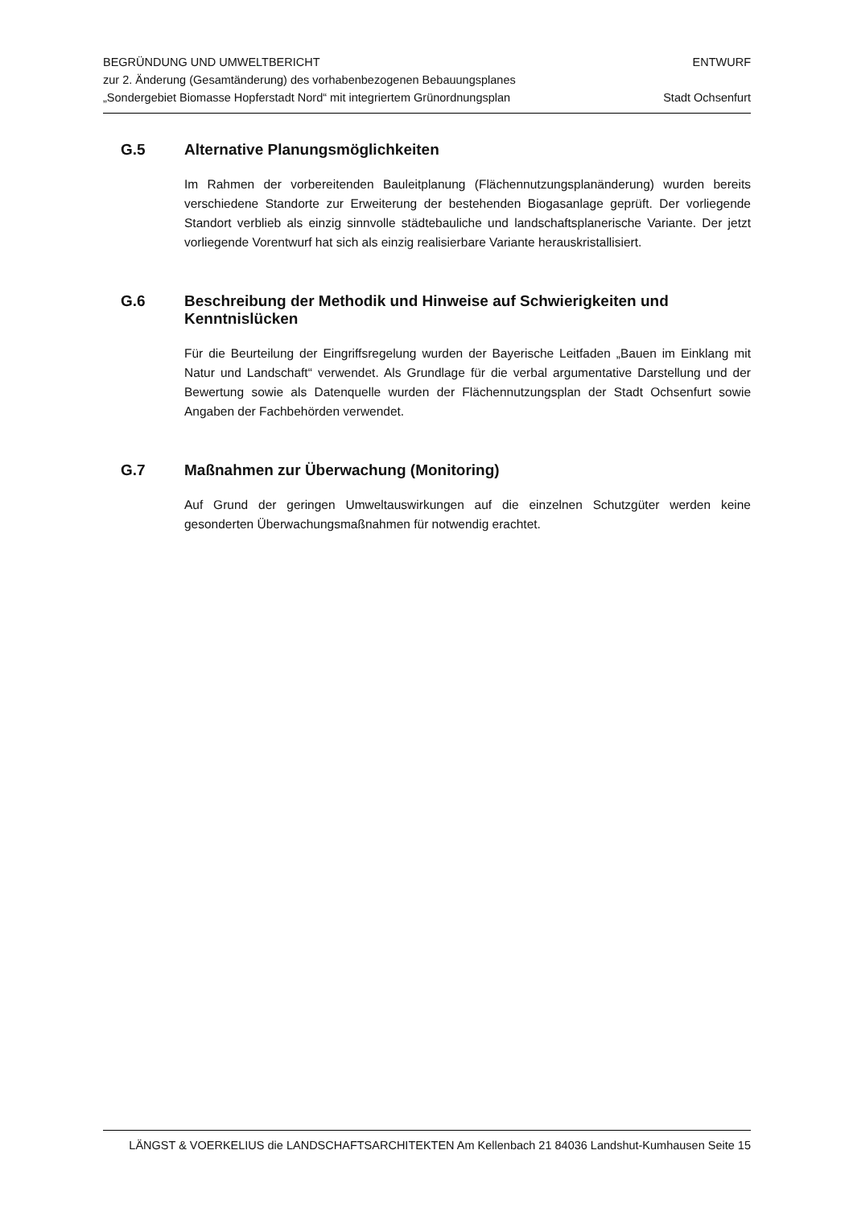BEGRÜNDUNG UND UMWELTBERICHT
zur 2. Änderung (Gesamtänderung) des vorhabenbezogenen Bebauungsplanes
„Sondergebiet Biomasse Hopferstadt Nord“ mit integriertem Grünordnungsplan
ENTWURF
Stadt Ochsenfurt
G.5 Alternative Planungsmöglichkeiten
Im Rahmen der vorbereitenden Bauleitplanung (Flächennutzungsplanänderung) wurden bereits verschiedene Standorte zur Erweiterung der bestehenden Biogasanlage geprüft. Der vorliegende Standort verblieb als einzig sinnvolle städtebauliche und landschaftsplanerische Variante. Der jetzt vorliegende Vorentwurf hat sich als einzig realisierbare Variante herauskristallisiert.
G.6 Beschreibung der Methodik und Hinweise auf Schwierigkeiten und Kenntnislücken
Für die Beurteilung der Eingriffsregelung wurden der Bayerische Leitfaden „Bauen im Einklang mit Natur und Landschaft“ verwendet. Als Grundlage für die verbal argumentative Darstellung und der Bewertung sowie als Datenquelle wurden der Flächennutzungsplan der Stadt Ochsenfurt sowie Angaben der Fachbehörden verwendet.
G.7 Maßnahmen zur Überwachung (Monitoring)
Auf Grund der geringen Umweltauswirkungen auf die einzelnen Schutzgüter werden keine gesonderten Überwachungsmaßnahmen für notwendig erachtet.
LÄNGST & VOERKELIUS die LANDSCHAFTSARCHITEKTEN Am Kellenbach 21 84036 Landshut-Kumhausen Seite 15